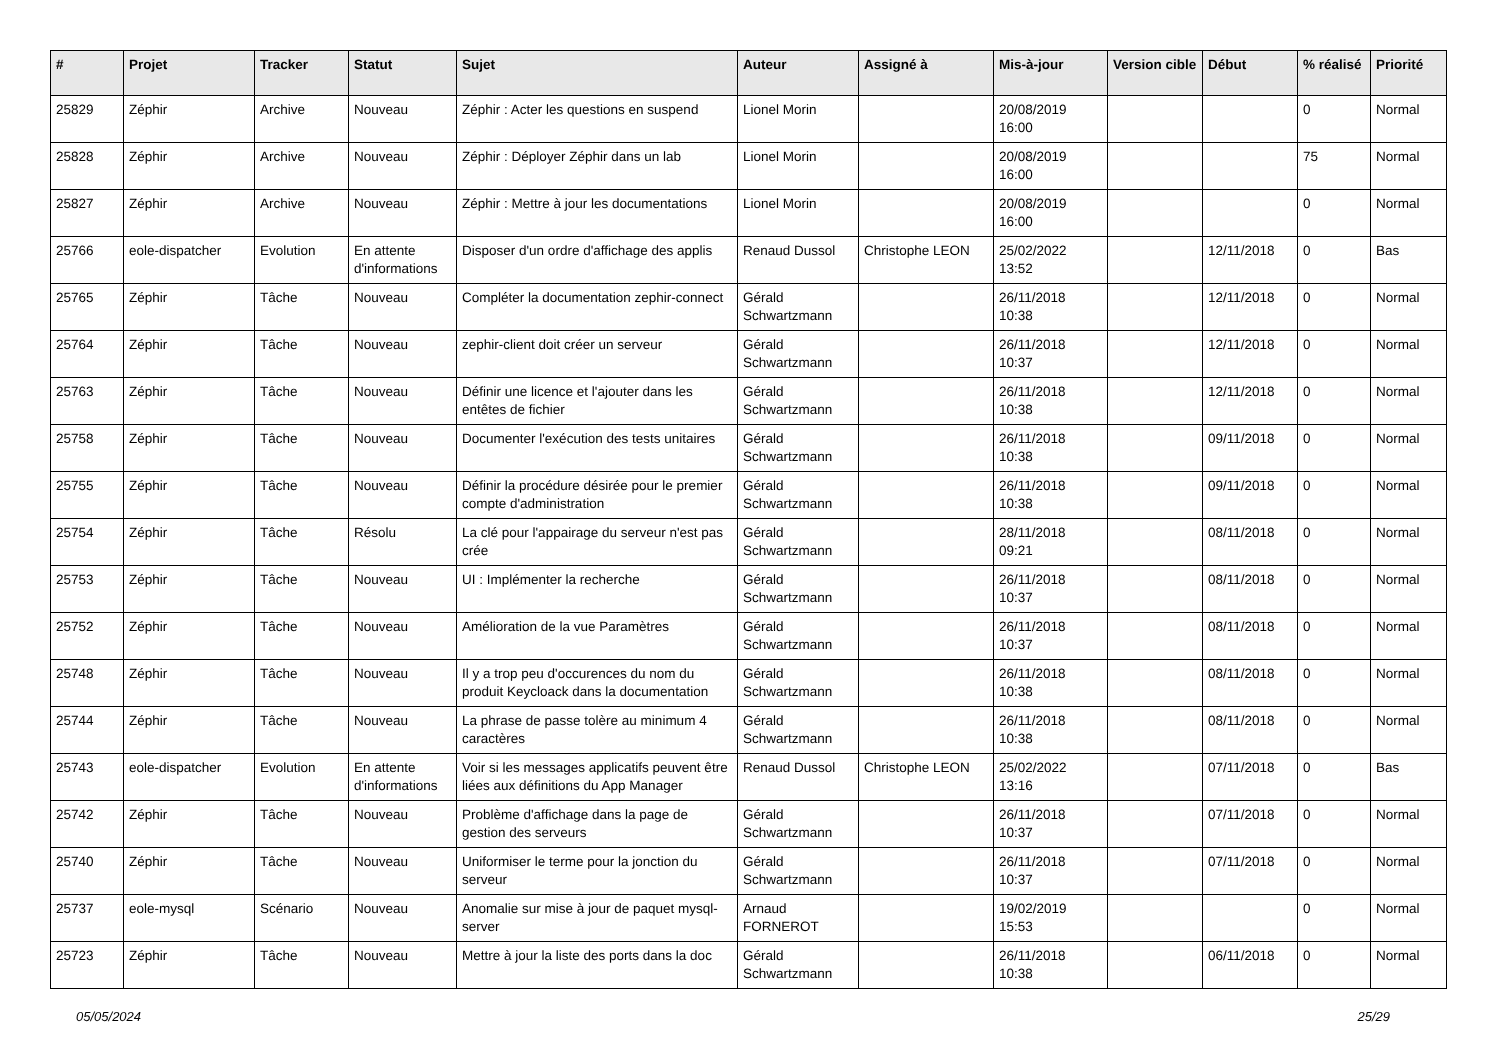| # | Projet | Tracker | Statut | Sujet | Auteur | Assigné à | Mis-à-jour | Version cible | Début | % réalisé | Priorité |
| --- | --- | --- | --- | --- | --- | --- | --- | --- | --- | --- | --- |
| 25829 | Zéphir | Archive | Nouveau | Zéphir : Acter les questions en suspend | Lionel Morin | | 20/08/2019 16:00 | | | 0 | Normal |
| 25828 | Zéphir | Archive | Nouveau | Zéphir : Déployer Zéphir dans un lab | Lionel Morin | | 20/08/2019 16:00 | | | 75 | Normal |
| 25827 | Zéphir | Archive | Nouveau | Zéphir : Mettre à jour les documentations | Lionel Morin | | 20/08/2019 16:00 | | | 0 | Normal |
| 25766 | eole-dispatcher | Evolution | En attente d'informations | Disposer d'un ordre d'affichage des applis | Renaud Dussol | Christophe LEON | 25/02/2022 13:52 | | 12/11/2018 | 0 | Bas |
| 25765 | Zéphir | Tâche | Nouveau | Compléter la documentation zephir-connect | Gérald Schwartzmann | | 26/11/2018 10:38 | | 12/11/2018 | 0 | Normal |
| 25764 | Zéphir | Tâche | Nouveau | zephir-client doit créer un serveur | Gérald Schwartzmann | | 26/11/2018 10:37 | | 12/11/2018 | 0 | Normal |
| 25763 | Zéphir | Tâche | Nouveau | Définir une licence et l'ajouter dans les entêtes de fichier | Gérald Schwartzmann | | 26/11/2018 10:38 | | 12/11/2018 | 0 | Normal |
| 25758 | Zéphir | Tâche | Nouveau | Documenter l'exécution des tests unitaires | Gérald Schwartzmann | | 26/11/2018 10:38 | | 09/11/2018 | 0 | Normal |
| 25755 | Zéphir | Tâche | Nouveau | Définir la procédure désirée pour le premier compte d'administration | Gérald Schwartzmann | | 26/11/2018 10:38 | | 09/11/2018 | 0 | Normal |
| 25754 | Zéphir | Tâche | Résolu | La clé pour l'appairage du serveur n'est pas crée | Gérald Schwartzmann | | 28/11/2018 09:21 | | 08/11/2018 | 0 | Normal |
| 25753 | Zéphir | Tâche | Nouveau | UI : Implémenter la recherche | Gérald Schwartzmann | | 26/11/2018 10:37 | | 08/11/2018 | 0 | Normal |
| 25752 | Zéphir | Tâche | Nouveau | Amélioration de la vue Paramètres | Gérald Schwartzmann | | 26/11/2018 10:37 | | 08/11/2018 | 0 | Normal |
| 25748 | Zéphir | Tâche | Nouveau | Il y a trop peu d'occurences du nom du produit Keycloack dans la documentation | Gérald Schwartzmann | | 26/11/2018 10:38 | | 08/11/2018 | 0 | Normal |
| 25744 | Zéphir | Tâche | Nouveau | La phrase de passe tolère au minimum 4 caractères | Gérald Schwartzmann | | 26/11/2018 10:38 | | 08/11/2018 | 0 | Normal |
| 25743 | eole-dispatcher | Evolution | En attente d'informations | Voir si les messages applicatifs peuvent être liées aux définitions du App Manager | Renaud Dussol | Christophe LEON | 25/02/2022 13:16 | | 07/11/2018 | 0 | Bas |
| 25742 | Zéphir | Tâche | Nouveau | Problème d'affichage dans la page de gestion des serveurs | Gérald Schwartzmann | | 26/11/2018 10:37 | | 07/11/2018 | 0 | Normal |
| 25740 | Zéphir | Tâche | Nouveau | Uniformiser le terme pour la jonction du serveur | Gérald Schwartzmann | | 26/11/2018 10:37 | | 07/11/2018 | 0 | Normal |
| 25737 | eole-mysql | Scénario | Nouveau | Anomalie sur mise à jour de paquet mysql-server | Arnaud FORNEROT | | 19/02/2019 15:53 | | | 0 | Normal |
| 25723 | Zéphir | Tâche | Nouveau | Mettre à jour la liste des ports dans la doc | Gérald Schwartzmann | | 26/11/2018 10:38 | | 06/11/2018 | 0 | Normal |
05/05/2024 25/29